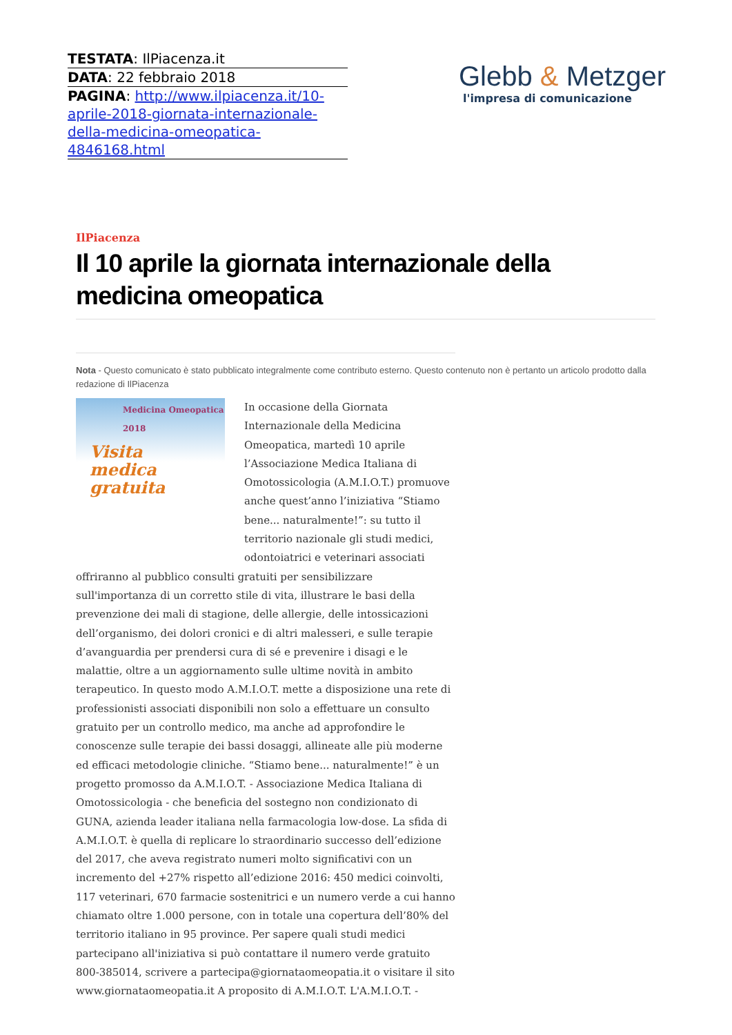TESTATA: IlPiacenza.it
DATA: 22 febbraio 2018
PAGINA: http://www.ilpiacenza.it/10-aprile-2018-giornata-internazionale-della-medicina-omeopatica-4846168.html
Glebb & Metzger
l'impresa di comunicazione
IlPiacenza
Il 10 aprile la giornata internazionale della medicina omeopatica
Nota - Questo comunicato è stato pubblicato integralmente come contributo esterno. Questo contenuto non è pertanto un articolo prodotto dalla redazione di IlPiacenza
Medicina Omeopatica 2018
Visita medica gratuita
In occasione della Giornata Internazionale della Medicina Omeopatica, martedì 10 aprile l’Associazione Medica Italiana di Omotossicologia (A.M.I.O.T.) promuove anche quest’anno l’iniziativa “Stiamo bene... naturalmente!”: su tutto il territorio nazionale gli studi medici, odontoiatrici e veterinari associati offriranno al pubblico consulti gratuiti per sensibilizzare sull'importanza di un corretto stile di vita, illustrare le basi della prevenzione dei mali di stagione, delle allergie, delle intossicazioni dell’organismo, dei dolori cronici e di altri malesseri, e sulle terapie d’avanguardia per prendersi cura di sé e prevenire i disagi e le malattie, oltre a un aggiornamento sulle ultime novità in ambito terapeutico. In questo modo A.M.I.O.T. mette a disposizione una rete di professionisti associati disponibili non solo a effettuare un consulto gratuito per un controllo medico, ma anche ad approfondire le conoscenze sulle terapie dei bassi dosaggi, allineate alle più moderne ed efficaci metodologie cliniche. “Stiamo bene... naturalmente!” è un progetto promosso da A.M.I.O.T. - Associazione Medica Italiana di Omotossicologia - che beneficia del sostegno non condizionato di GUNA, azienda leader italiana nella farmacologia low-dose. La sfida di A.M.I.O.T. è quella di replicare lo straordinario successo dell’edizione del 2017, che aveva registrato numeri molto significativi con un incremento del +27% rispetto all’edizione 2016: 450 medici coinvolti, 117 veterinari, 670 farmacie sostenitrici e un numero verde a cui hanno chiamato oltre 1.000 persone, con in totale una copertura dell’80% del territorio italiano in 95 province. Per sapere quali studi medici partecipano all'iniziativa si può contattare il numero verde gratuito 800-385014, scrivere a partecipa@giornataomeopatia.it o visitare il sito www.giornataomeopatia.it A proposito di A.M.I.O.T. L'A.M.I.O.T. -